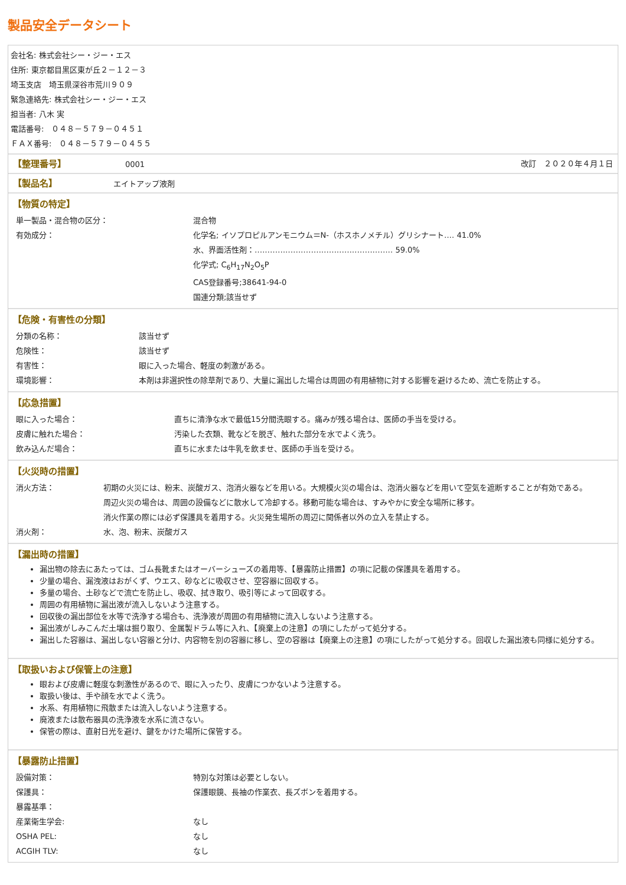製品安全データシート
会社名: 株式会社シー・ジー・エス
住所: 東京都目黒区東が丘２－１２－３
埼玉支店　埼玉県深谷市荒川９０９
緊急連絡先: 株式会社シー・ジー・エス
担当者: 八木 実
電話番号:　０４８－５７９－０４５１
ＦＡＸ番号:　０４８－５７９－０４５５
【整理番号】
0001
改訂　２０２０年４月１日
【製品名】
エイトアップ液剤
【物質の特定】
| 単一製品・混合物の区分： | 混合物 |
| 有効成分： | 化学名; イソプロピルアンモニウム＝N-（ホスホノメチル）グリシナート‥‥ 41.0% |
| | 水、界面活性剤：‥‥‥‥‥‥‥‥‥‥‥‥‥‥‥‥‥‥‥‥‥‥‥‥‥‥‥ 59.0% |
| | 化学式; C<sub>6</sub>H<sub>17</sub>N<sub>2</sub>O<sub>5</sub>P |
| | CAS登録番号;38641-94-0 |
| | 国連分類;該当せず |
【危険・有害性の分類】
| 分類の名称： | 該当せず |
| 危険性： | 該当せず |
| 有害性： | 眼に入った場合、軽度の刺激がある。 |
| 環境影響： | 本剤は非選択性の除草剤であり、大量に漏出した場合は周囲の有用植物に対する影響を避けるため、流亡を防止する。 |
【応急措置】
| 眼に入った場合： | 直ちに清浄な水で最低15分間洗眼する。痛みが残る場合は、医師の手当を受ける。 |
| 皮膚に触れた場合： | 汚染した衣類、靴などを脱ぎ、触れた部分を水でよく洗う。 |
| 飲み込んだ場合： | 直ちに水または牛乳を飲ませ、医師の手当を受ける。 |
【火災時の措置】
| 消火方法： | 初期の火災には、粉末、炭酸ガス、泡消火器などを用いる。大規模火災の場合は、泡消火器などを用いて空気を遮断することが有効である。 |
| | 周辺火災の場合は、周囲の設備などに散水して冷却する。移動可能な場合は、すみやかに安全な場所に移す。 |
| | 消火作業の際には必ず保護具を着用する。火災発生場所の周辺に関係者以外の立入を禁止する。 |
| 消火剤： | 水、泡、粉末、炭酸ガス |
【漏出時の措置】
漏出物の除去にあたっては、ゴム長靴またはオーバーシューズの着用等、【暴露防止措置】の項に記載の保護具を着用する。
少量の場合、漏洩液はおがくず、ウエス、砂などに吸収させ、空容器に回収する。
多量の場合、土砂などで流亡を防止し、吸収、拭き取り、吸引等によって回収する。
周囲の有用植物に漏出液が流入しないよう注意する。
回収後の漏出部位を水等で洗浄する場合も、洗浄液が周囲の有用植物に流入しないよう注意する。
漏出液がしみこんだ土壌は掘り取り、金属製ドラム等に入れ、【廃棄上の注意】の項にしたがって処分する。
漏出した容器は、漏出しない容器と分け、内容物を別の容器に移し、空の容器は【廃棄上の注意】の項にしたがって処分する。回収した漏出液も同様に処分する。
【取扱いおよび保管上の注意】
眼および皮膚に軽度な刺激性があるので、眼に入ったり、皮膚につかないよう注意する。
取扱い後は、手や顔を水でよく洗う。
水系、有用植物に飛散または流入しないよう注意する。
廃液または散布器具の洗浄液を水系に流さない。
保管の際は、直射日光を避け、鍵をかけた場所に保管する。
【暴露防止措置】
| 設備対策： | 特別な対策は必要としない。 |
| 保護具： | 保護眼鏡、長袖の作業衣、長ズボンを着用する。 |
| 暴露基準： | |
| 産業衛生学会: | なし |
| OSHA PEL: | なし |
| ACGIH TLV: | なし |